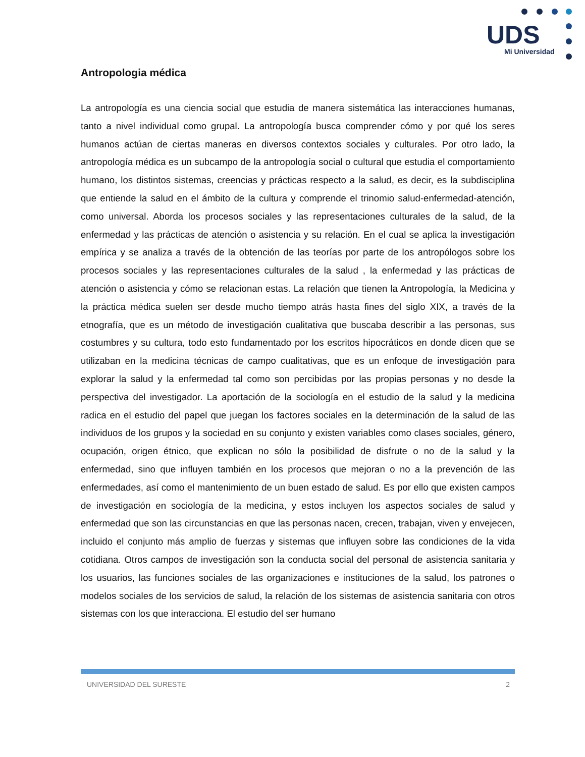UDS
Mi Universidad
Antropologia médica
La antropología es una ciencia social que estudia de manera sistemática las interacciones humanas, tanto a nivel individual como grupal. La antropología busca comprender cómo y por qué los seres humanos actúan de ciertas maneras en diversos contextos sociales y culturales. Por otro lado, la antropología médica es un subcampo de la antropología social o cultural que estudia el comportamiento humano, los distintos sistemas, creencias y prácticas respecto a la salud, es decir, es la subdisciplina que entiende la salud en el ámbito de la cultura y comprende el trinomio salud-enfermedad-atención, como universal. Aborda los procesos sociales y las representaciones culturales de la salud, de la enfermedad y las prácticas de atención o asistencia y su relación. En el cual se aplica la investigación empírica y se analiza a través de la obtención de las teorías por parte de los antropólogos sobre los procesos sociales y las representaciones culturales de la salud , la enfermedad y las prácticas de atención o asistencia y cómo se relacionan estas. La relación que tienen la Antropología, la Medicina y la práctica médica suelen ser desde mucho tiempo atrás hasta fines del siglo XIX, a través de la etnografía, que es un método de investigación cualitativa que buscaba describir a las personas, sus costumbres y su cultura, todo esto fundamentado por los escritos hipocráticos en donde dicen que se utilizaban en la medicina técnicas de campo cualitativas, que es un enfoque de investigación para explorar la salud y la enfermedad tal como son percibidas por las propias personas y no desde la perspectiva del investigador. La aportación de la sociología en el estudio de la salud y la medicina radica en el estudio del papel que juegan los factores sociales en la determinación de la salud de las individuos de los grupos y la sociedad en su conjunto y existen variables como clases sociales, género, ocupación, origen étnico, que explican no sólo la posibilidad de disfrute o no de la salud y la enfermedad, sino que influyen también en los procesos que mejoran o no a la prevención de las enfermedades, así como el mantenimiento de un buen estado de salud. Es por ello que existen campos de investigación en sociología de la medicina, y estos incluyen los aspectos sociales de salud y enfermedad que son las circunstancias en que las personas nacen, crecen, trabajan, viven y envejecen, incluido el conjunto más amplio de fuerzas y sistemas que influyen sobre las condiciones de la vida cotidiana. Otros campos de investigación son la conducta social del personal de asistencia sanitaria y los usuarios, las funciones sociales de las organizaciones e instituciones de la salud, los patrones o modelos sociales de los servicios de salud, la relación de los sistemas de asistencia sanitaria con otros sistemas con los que interacciona. El estudio del ser humano
UNIVERSIDAD DEL SURESTE 2